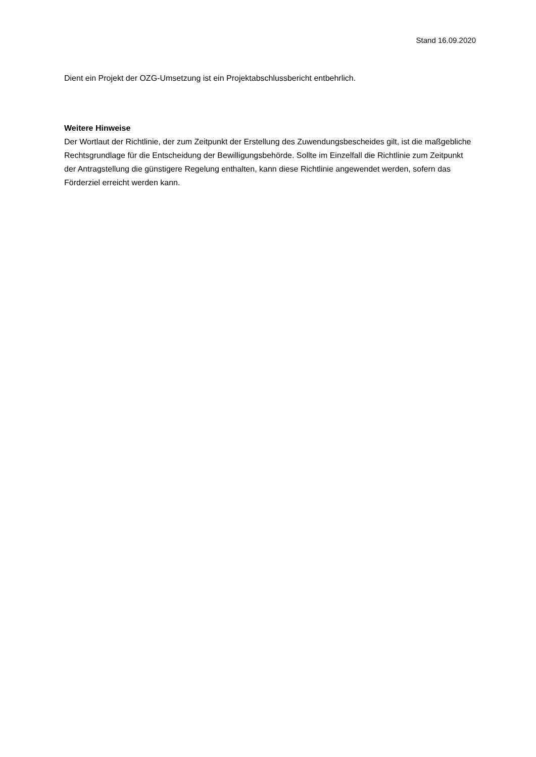Stand 16.09.2020
Dient ein Projekt der OZG-Umsetzung ist ein Projektabschlussbericht entbehrlich.
Weitere Hinweise
Der Wortlaut der Richtlinie, der zum Zeitpunkt der Erstellung des Zuwendungsbescheides gilt, ist die maßgebliche Rechtsgrundlage für die Entscheidung der Bewilligungsbehörde. Sollte im Einzelfall die Richtlinie zum Zeitpunkt der Antragstellung die günstigere Regelung enthalten, kann diese Richtlinie angewendet werden, sofern das Förderziel erreicht werden kann.